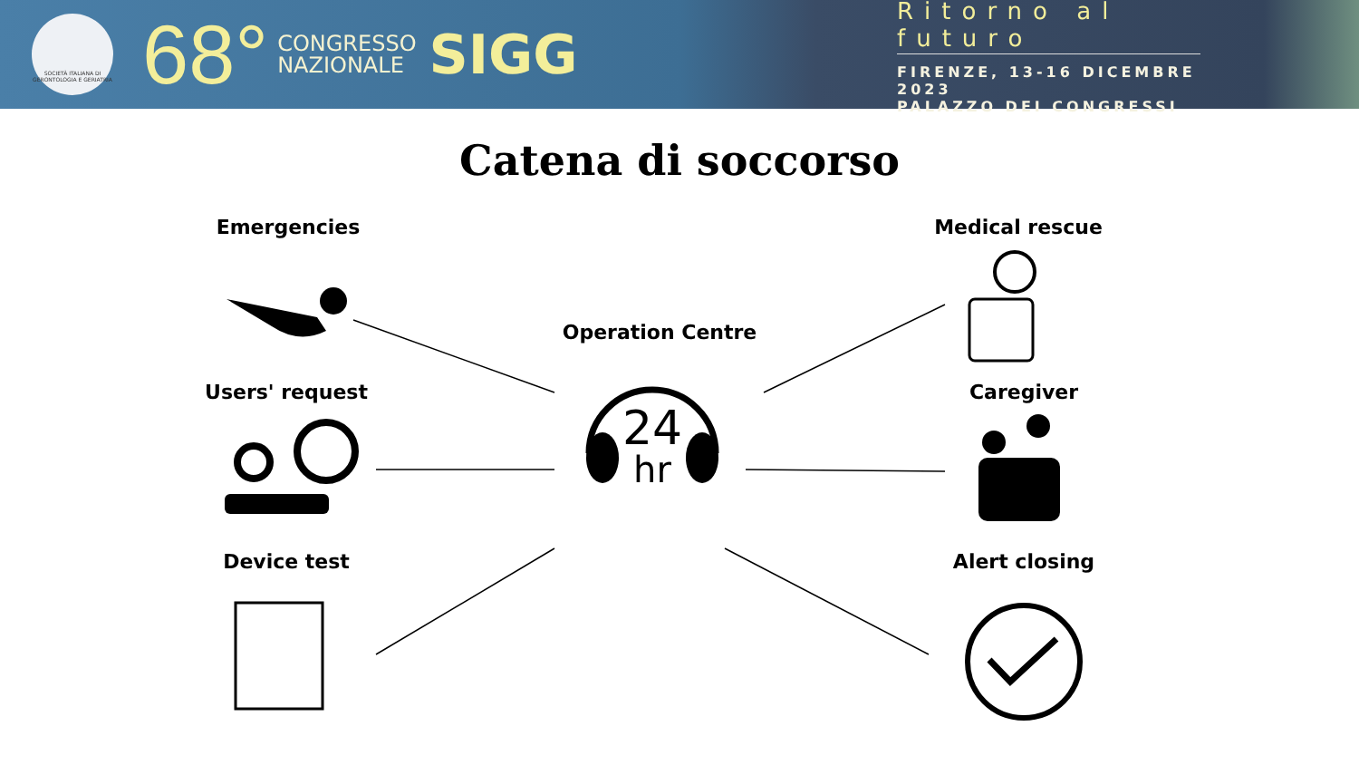SOCIETÀ ITALIANA DI GERONTOLOGIA E GERIATRIA
68°
CONGRESSO
NAZIONALE
SIGG
Ritorno al futuro
FIRENZE, 13-16 DICEMBRE 2023
PALAZZO DEI CONGRESSI
Catena di soccorso
Emergencies Medical rescue
Operation Centre
Users' request Caregiver
Device test Alert closing
24
hr